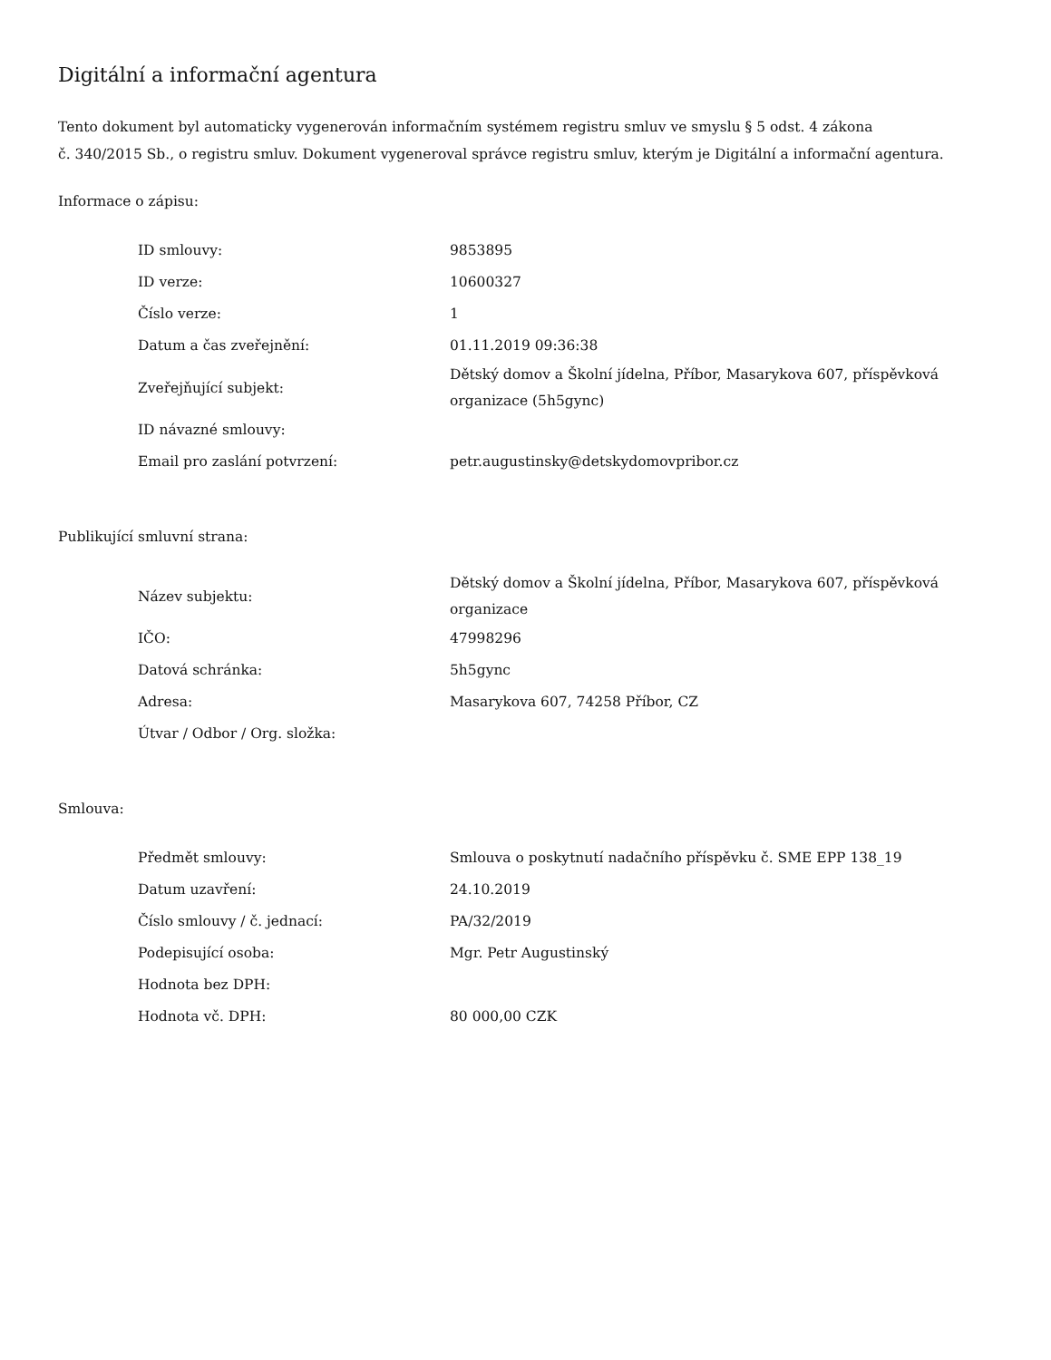Digitální a informační agentura
Tento dokument byl automaticky vygenerován informačním systémem registru smluv ve smyslu § 5 odst. 4 zákona
č. 340/2015 Sb., o registru smluv. Dokument vygeneroval správce registru smluv, kterým je Digitální a informační agentura.
Informace o zápisu:
| ID smlouvy: | 9853895 |
| ID verze: | 10600327 |
| Číslo verze: | 1 |
| Datum a čas zveřejnění: | 01.11.2019 09:36:38 |
| Zveřejňující subjekt: | Dětský domov a Školní jídelna, Příbor, Masarykova 607, příspěvková organizace (5h5gync) |
| ID návazné smlouvy: | |
| Email pro zaslání potvrzení: | petr.augustinsky@detskydomovpribor.cz |
Publikující smluvní strana:
| Název subjektu: | Dětský domov a Školní jídelna, Příbor, Masarykova 607, příspěvková organizace |
| IČO: | 47998296 |
| Datová schránka: | 5h5gync |
| Adresa: | Masarykova 607, 74258 Příbor, CZ |
| Útvar / Odbor / Org. složka: | |
Smlouva:
| Předmět smlouvy: | Smlouva o poskytnutí nadačního příspěvku č. SME EPP 138_19 |
| Datum uzavření: | 24.10.2019 |
| Číslo smlouvy / č. jednací: | PA/32/2019 |
| Podepisující osoba: | Mgr. Petr Augustinský |
| Hodnota bez DPH: | |
| Hodnota vč. DPH: | 80 000,00 CZK |